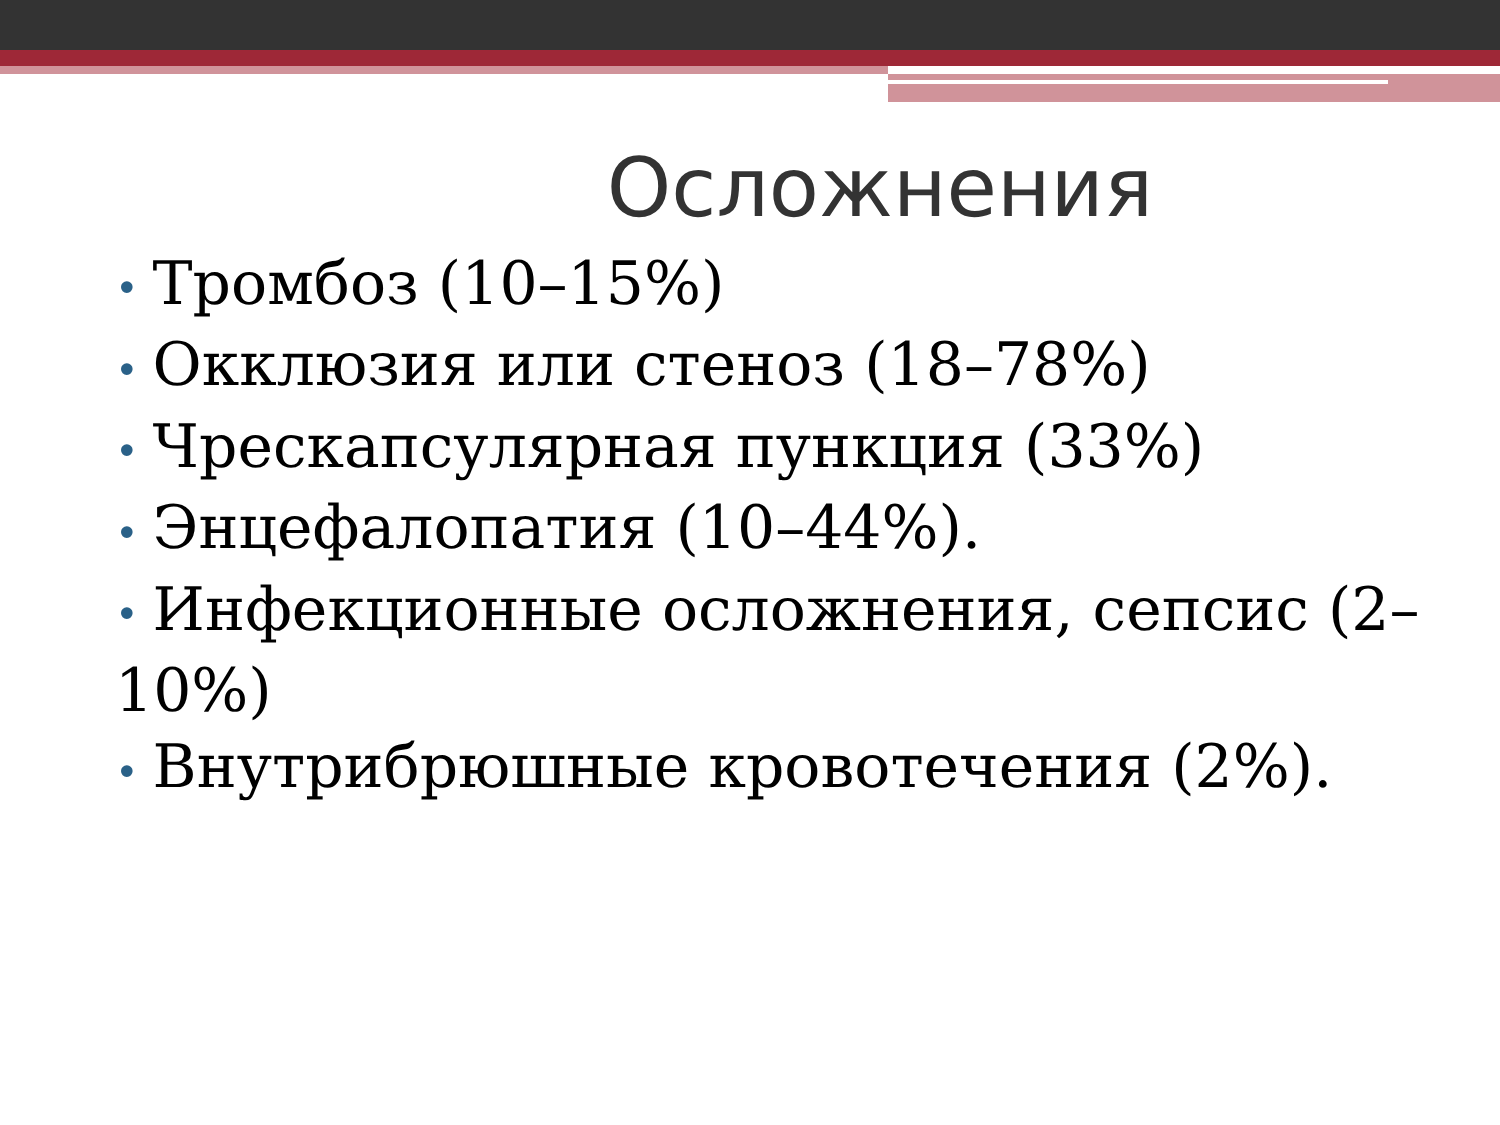Осложнения
• Тромбоз (10–15%)
• Окклюзия или стеноз (18–78%)
• Чрескапсулярная пункция (33%)
• Энцефалопатия (10–44%).
• Инфекционные осложнения, сепсис (2–10%)
• Внутрибрюшные кровотечения (2%).